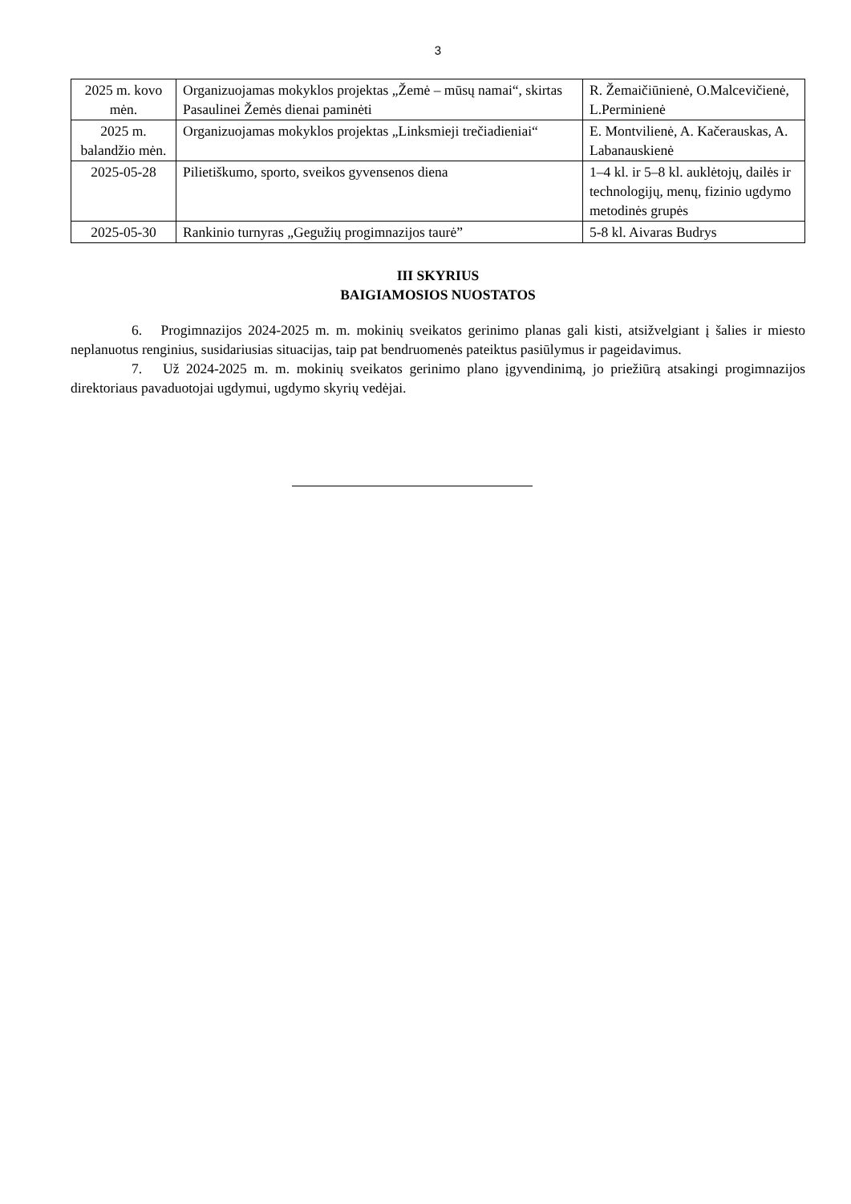3
| 2025 m. kovo mėn. | Organizuojamas mokyklos projektas „Žemė – mūsų namai“, skirtas Pasaulinei Žemės dienai paminėti | R. Žemaičiūnienė, O.Malcevičienė, L.Perminienė |
| 2025 m. balandžio mėn. | Organizuojamas mokyklos projektas „Linksmieji trečiadieniai“ | E. Montvilienė, A. Kačerauskas, A. Labanauskienė |
| 2025-05-28 | Pilietiškumo, sporto, sveikos gyvensenos diena | 1–4 kl. ir 5–8 kl. auklėtojų, dailės ir technologijų, menų, fizinio ugdymo metodinės grupės |
| 2025-05-30 | Rankinio turnyras „Gegužių progimnazijos taurė” | 5-8 kl. Aivaras Budrys |
III SKYRIUS
BAIGIAMOSIOS NUOSTATOS
6. Progimnazijos 2024-2025 m. m. mokinių sveikatos gerinimo planas gali kisti, atsižvelgiant į šalies ir miesto neplanuotus renginius, susidariusias situacijas, taip pat bendruomenės pateiktus pasiūlymus ir pageidavimus.
7. Už 2024-2025 m. m. mokinių sveikatos gerinimo plano įgyvendinimą, jo priežiūrą atsakingi progimnazijos direktoriaus pavaduotojai ugdymui, ugdymo skyrių vedėjai.